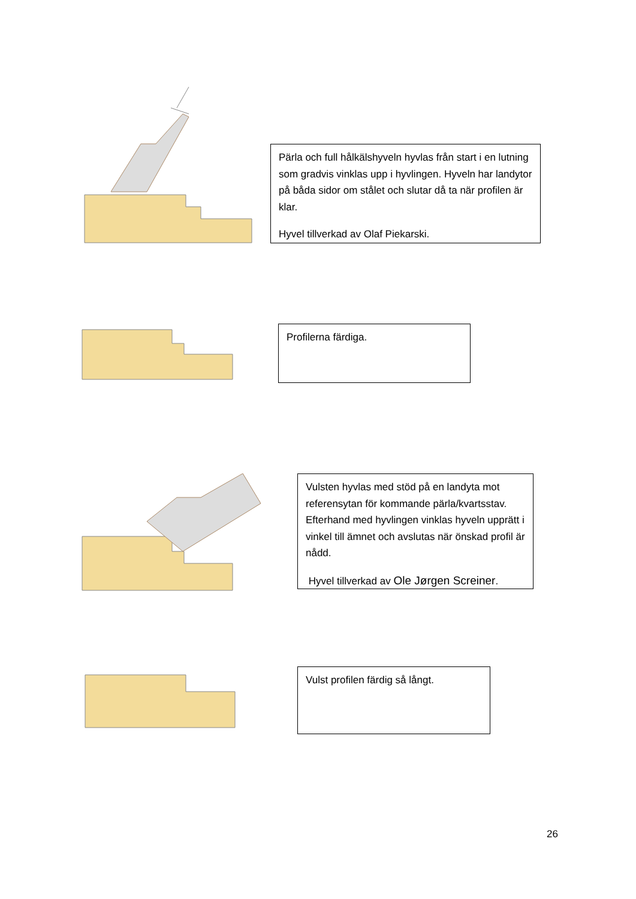Pärla och full hålkälshyveln hyvlas från start i en lutning som gradvis vinklas upp i hyvlingen. Hyveln har landytor på båda sidor om stålet och slutar då ta när profilen är klar.
Hyvel tillverkad av Olaf Piekarski.
Profilerna färdiga.
Vulsten hyvlas med stöd på en landyta mot referensytan för kommande pärla/kvartsstav. Efterhand med hyvlingen vinklas hyveln upprätt i vinkel till ämnet och avslutas när önskad profil är nådd.
Hyvel tillverkad av Ole Jørgen Screiner.
Vulst profilen färdig så långt.
26